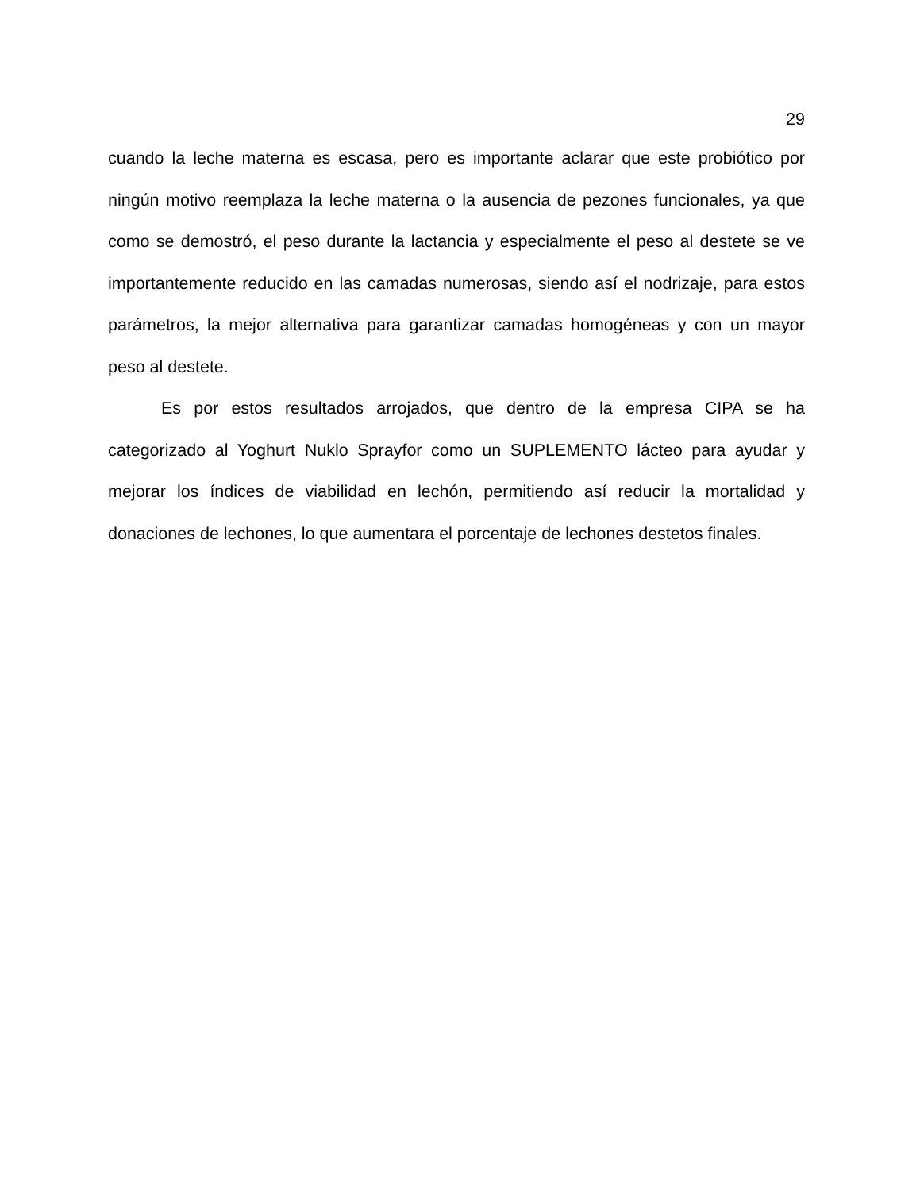29
cuando la leche materna es escasa, pero es importante aclarar que este probiótico por ningún motivo reemplaza la leche materna o la ausencia de pezones funcionales, ya que como se demostró, el peso durante la lactancia y especialmente el peso al destete se ve importantemente reducido en las camadas numerosas, siendo así el nodrizaje, para estos parámetros, la mejor alternativa para garantizar camadas homogéneas y con un mayor peso al destete.
Es por estos resultados arrojados, que dentro de la empresa CIPA se ha categorizado al Yoghurt Nuklo Sprayfor como un SUPLEMENTO lácteo para ayudar y mejorar los índices de viabilidad en lechón, permitiendo así reducir la mortalidad y donaciones de lechones, lo que aumentara el porcentaje de lechones destetos finales.